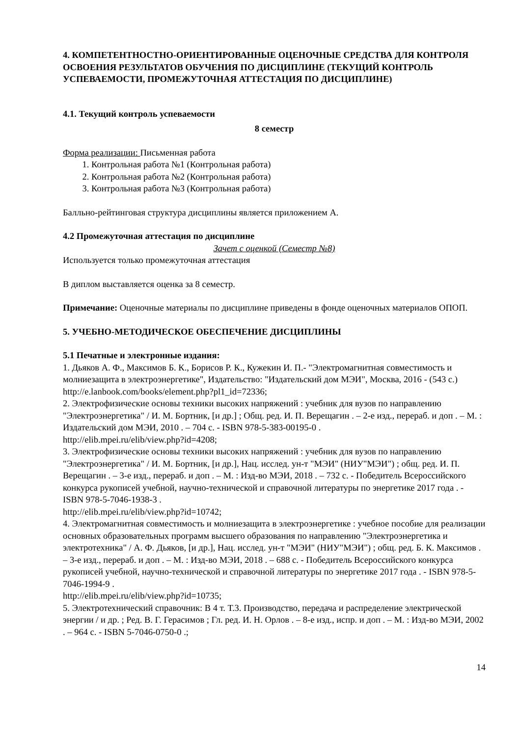4. КОМПЕТЕНТНОСТНО-ОРИЕНТИРОВАННЫЕ ОЦЕНОЧНЫЕ СРЕДСТВА ДЛЯ КОНТРОЛЯ ОСВОЕНИЯ РЕЗУЛЬТАТОВ ОБУЧЕНИЯ ПО ДИСЦИПЛИНЕ (ТЕКУЩИЙ КОНТРОЛЬ УСПЕВАЕМОСТИ, ПРОМЕЖУТОЧНАЯ АТТЕСТАЦИЯ ПО ДИСЦИПЛИНЕ)
4.1. Текущий контроль успеваемости
8 семестр
Форма реализации: Письменная работа
1. Контрольная работа №1 (Контрольная работа)
2. Контрольная работа №2 (Контрольная работа)
3. Контрольная работа №3 (Контрольная работа)
Балльно-рейтинговая структура дисциплины является приложением А.
4.2 Промежуточная аттестация по дисциплине
Зачет с оценкой (Семестр №8)
Используется только промежуточная аттестация
В диплом выставляется оценка за 8 семестр.
Примечание: Оценочные материалы по дисциплине приведены в фонде оценочных материалов ОПОП.
5. УЧЕБНО-МЕТОДИЧЕСКОЕ ОБЕСПЕЧЕНИЕ ДИСЦИПЛИНЫ
5.1 Печатные и электронные издания:
1. Дьяков А. Ф., Максимов Б. К., Борисов Р. К., Кужекин И. П.- "Электромагнитная совместимость и молниезащита в электроэнергетике", Издательство: "Издательский дом МЭИ", Москва, 2016 - (543 с.)
http://e.lanbook.com/books/element.php?pl1_id=72336;
2. Электрофизические основы техники высоких напряжений : учебник для вузов по направлению "Электроэнергетика" / И. М. Бортник, [и др.] ; Общ. ред. И. П. Верещагин . – 2-е изд., перераб. и доп . – М. : Издательский дом МЭИ, 2010 . – 704 с. - ISBN 978-5-383-00195-0 .
http://elib.mpei.ru/elib/view.php?id=4208;
3. Электрофизические основы техники высоких напряжений : учебник для вузов по направлению "Электроэнергетика" / И. М. Бортник, [и др.], Нац. исслед. ун-т "МЭИ" (НИУ"МЭИ") ; общ. ред. И. П. Верещагин . – 3-е изд., перераб. и доп . – М. : Изд-во МЭИ, 2018 . – 732 с. - Победитель Всероссийского конкурса рукописей учебной, научно-технической и справочной литературы по энергетике 2017 года . - ISBN 978-5-7046-1938-3 .
http://elib.mpei.ru/elib/view.php?id=10742;
4. Электромагнитная совместимость и молниезащита в электроэнергетике : учебное пособие для реализации основных образовательных программ высшего образования по направлению "Электроэнергетика и электротехника" / А. Ф. Дьяков, [и др.], Нац. исслед. ун-т "МЭИ" (НИУ"МЭИ") ; общ. ред. Б. К. Максимов . – 3-е изд., перераб. и доп . – М. : Изд-во МЭИ, 2018 . – 688 с. - Победитель Всероссийского конкурса рукописей учебной, научно-технической и справочной литературы по энергетике 2017 года . - ISBN 978-5-7046-1994-9 .
http://elib.mpei.ru/elib/view.php?id=10735;
5. Электротехнический справочник: В 4 т. Т.3. Производство, передача и распределение электрической энергии / и др. ; Ред. В. Г. Герасимов ; Гл. ред. И. Н. Орлов . – 8-е изд., испр. и доп . – М. : Изд-во МЭИ, 2002 . – 964 с. - ISBN 5-7046-0750-0 .;
14